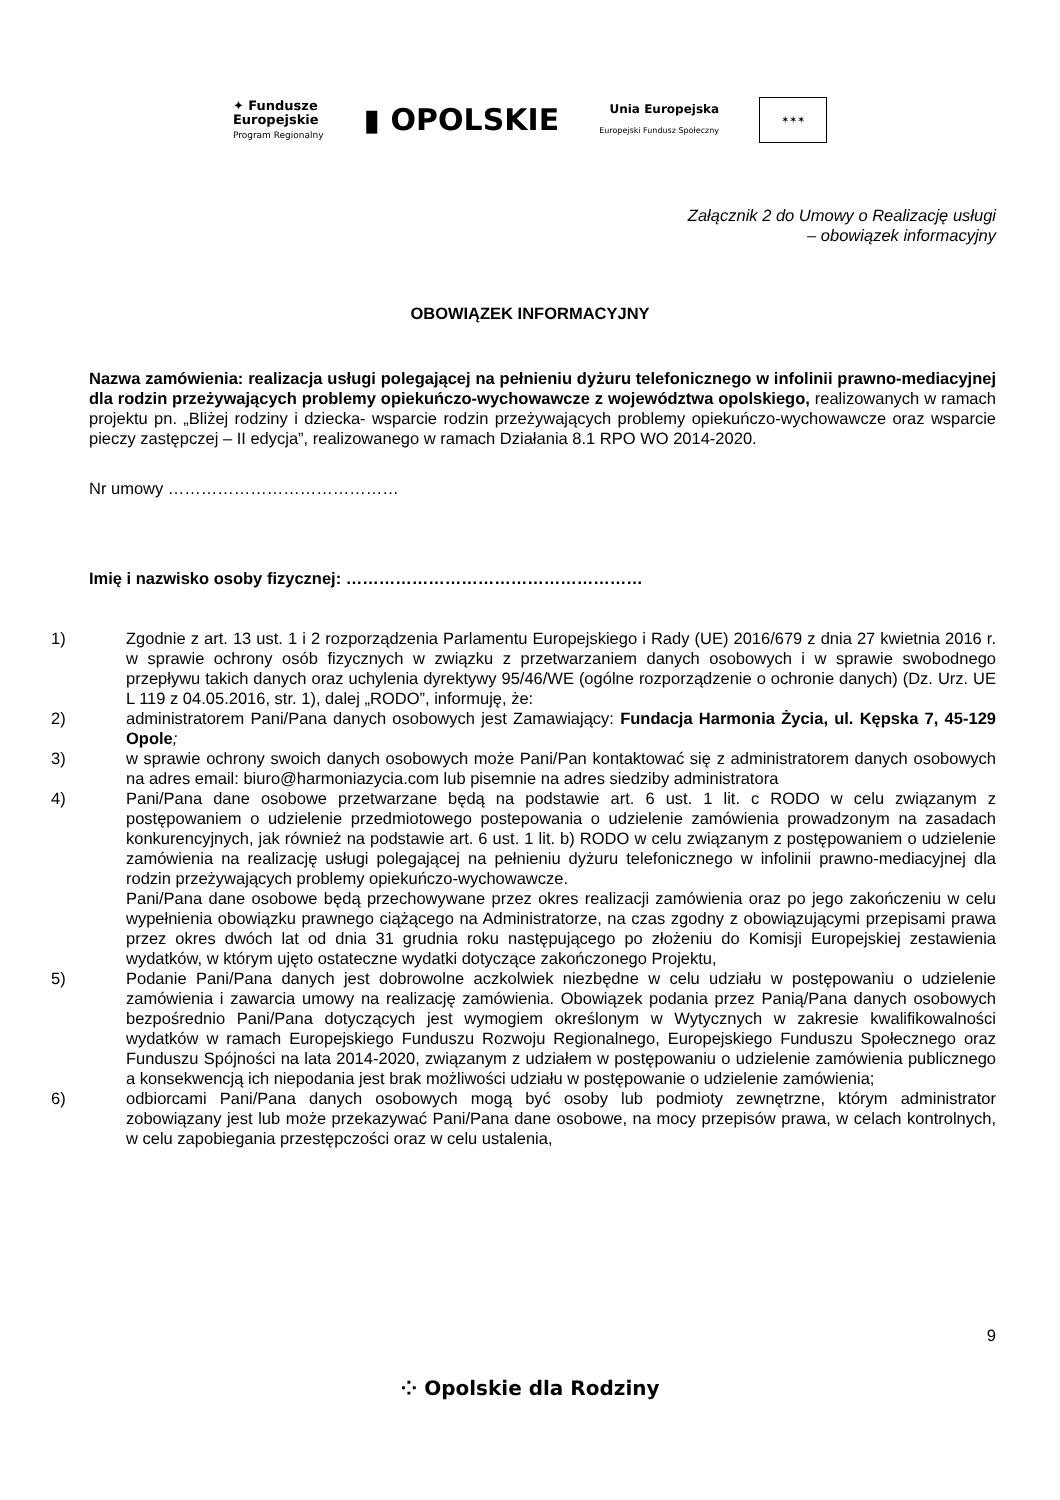✦ Fundusze
Europejskie
Program Regionalny
▮ OPOLSKIE
Unia Europejska
Europejski Fundusz Społeczny
✶✶✶
Załącznik 2 do Umowy o Realizację usługi
– obowiązek informacyjny
OBOWIĄZEK INFORMACYJNY
Nazwa zamówienia: realizacja usługi polegającej na pełnieniu dyżuru telefonicznego w infolinii prawno-mediacyjnej dla rodzin przeżywających problemy opiekuńczo-wychowawcze z województwa opolskiego, realizowanych w ramach projektu pn. „Bliżej rodziny i dziecka- wsparcie rodzin przeżywających problemy opiekuńczo-wychowawcze oraz wsparcie pieczy zastępczej – II edycja”, realizowanego w ramach Działania 8.1 RPO WO 2014-2020.
Nr umowy ……………………………………
Imię i nazwisko osoby fizycznej: ………………………………………………
1) Zgodnie z art. 13 ust. 1 i 2 rozporządzenia Parlamentu Europejskiego i Rady (UE) 2016/679 z dnia 27 kwietnia 2016 r. w sprawie ochrony osób fizycznych w związku z przetwarzaniem danych osobowych i w sprawie swobodnego przepływu takich danych oraz uchylenia dyrektywy 95/46/WE (ogólne rozporządzenie o ochronie danych) (Dz. Urz. UE L 119 z 04.05.2016, str. 1), dalej „RODO”, informuję, że:
2) administratorem Pani/Pana danych osobowych jest Zamawiający: Fundacja Harmonia Życia, ul. Kępska 7, 45-129 Opole;
3) w sprawie ochrony swoich danych osobowych może Pani/Pan kontaktować się z administratorem danych osobowych na adres email: biuro@harmoniazycia.com lub pisemnie na adres siedziby administratora
4) Pani/Pana dane osobowe przetwarzane będą na podstawie art. 6 ust. 1 lit. c RODO w celu związanym z postępowaniem o udzielenie przedmiotowego postepowania o udzielenie zamówienia prowadzonym na zasadach konkurencyjnych, jak również na podstawie art. 6 ust. 1 lit. b) RODO w celu związanym z postępowaniem o udzielenie zamówienia na realizację usługi polegającej na pełnieniu dyżuru telefonicznego w infolinii prawno-mediacyjnej dla rodzin przeżywających problemy opiekuńczo-wychowawcze.
Pani/Pana dane osobowe będą przechowywane przez okres realizacji zamówienia oraz po jego zakończeniu w celu wypełnienia obowiązku prawnego ciążącego na Administratorze, na czas zgodny z obowiązującymi przepisami prawa przez okres dwóch lat od dnia 31 grudnia roku następującego po złożeniu do Komisji Europejskiej zestawienia wydatków, w którym ujęto ostateczne wydatki dotyczące zakończonego Projektu,
5) Podanie Pani/Pana danych jest dobrowolne aczkolwiek niezbędne w celu udziału w postępowaniu o udzielenie zamówienia i zawarcia umowy na realizację zamówienia. Obowiązek podania przez Panią/Pana danych osobowych bezpośrednio Pani/Pana dotyczących jest wymogiem określonym w Wytycznych w zakresie kwalifikowalności wydatków w ramach Europejskiego Funduszu Rozwoju Regionalnego, Europejskiego Funduszu Społecznego oraz Funduszu Spójności na lata 2014-2020, związanym z udziałem w postępowaniu o udzielenie zamówienia publicznego a konsekwencją ich niepodania jest brak możliwości udziału w postępowanie o udzielenie zamówienia;
6) odbiorcami Pani/Pana danych osobowych mogą być osoby lub podmioty zewnętrzne, którym administrator zobowiązany jest lub może przekazywać Pani/Pana dane osobowe, na mocy przepisów prawa, w celach kontrolnych, w celu zapobiegania przestępczości oraz w celu ustalenia,
9
⁘ Opolskie dla Rodziny